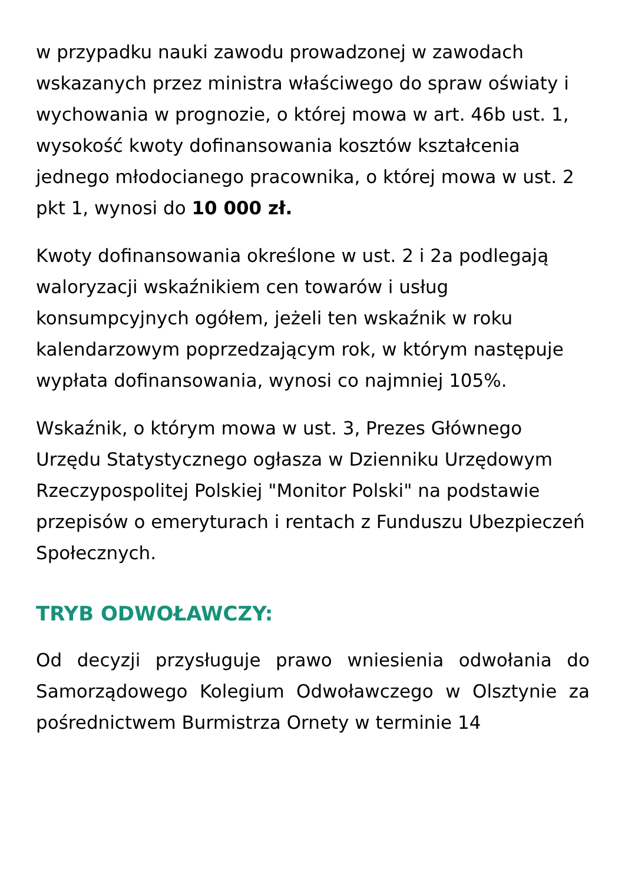w przypadku nauki zawodu prowadzonej w zawodach wskazanych przez ministra właściwego do spraw oświaty i wychowania w prognozie, o której mowa w art. 46b ust. 1, wysokość kwoty dofinansowania kosztów kształcenia jednego młodocianego pracownika, o której mowa w ust. 2 pkt 1, wynosi do 10 000 zł.
Kwoty dofinansowania określone w ust. 2 i 2a podlegają waloryzacji wskaźnikiem cen towarów i usług konsumpcyjnych ogółem, jeżeli ten wskaźnik w roku kalendarzowym poprzedzającym rok, w którym następuje wypłata dofinansowania, wynosi co najmniej 105%.
Wskaźnik, o którym mowa w ust. 3, Prezes Głównego Urzędu Statystycznego ogłasza w Dzienniku Urzędowym Rzeczypospolitej Polskiej "Monitor Polski" na podstawie przepisów o emeryturach i rentach z Funduszu Ubezpieczeń Społecznych.
TRYB ODWOŁAWCZY:
Od decyzji przysługuje prawo wniesienia odwołania do Samorządowego Kolegium Odwoławczego w Olsztynie za pośrednictwem Burmistrza Ornety w terminie 14